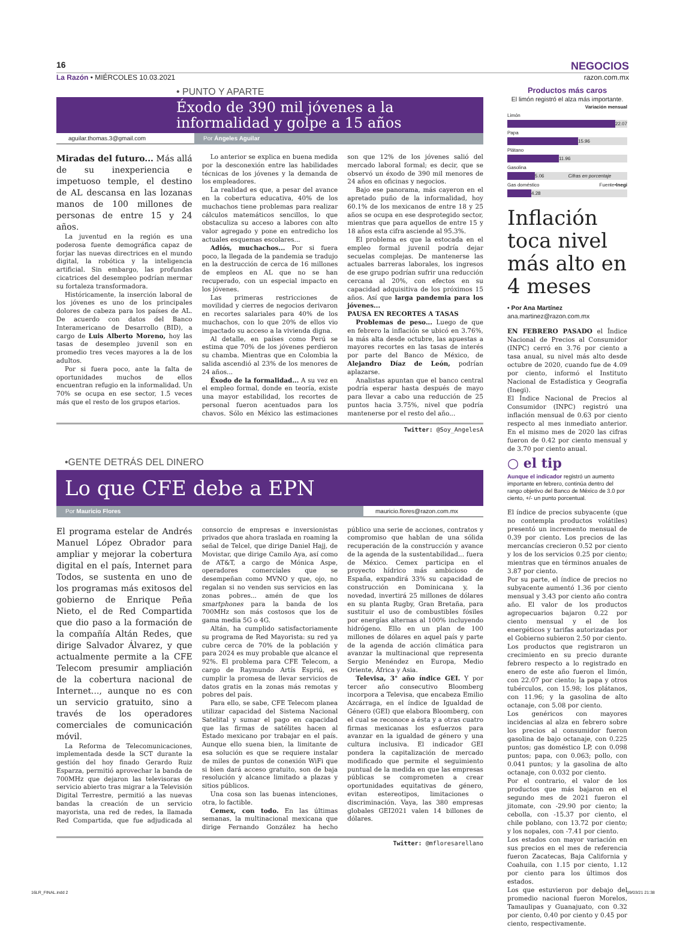16 NEGOCIOS
La Razón • MIÉRCOLES 10.03.2021 razon.com.mx
• PUNTO Y APARTE
Éxodo de 390 mil jóvenes a la informalidad y golpe a 15 años
aguilar.thomas.3@gmail.com Por Ángeles Aguilar
Miradas del futuro... Más allá de su inexperiencia e impetuoso temple, el destino de AL descansa en las lozanas manos de 100 millones de personas de entre 15 y 24 años.
La juventud en la región es una poderosa fuente demográfica capaz de forjar las nuevas directrices en el mundo digital, la robótica y la inteligencia artificial. Sin embargo, las profundas cicatrices del desempleo podrían mermar su fortaleza transformadora.
Históricamente, la inserción laboral de los jóvenes es uno de los principales dolores de cabeza para los países de AL. De acuerdo con datos del Banco Interamericano de Desarrollo (BID), a cargo de Luis Alberto Moreno, hoy las tasas de desempleo juvenil son en promedio tres veces mayores a la de los adultos.
Por si fuera poco, ante la falta de oportunidades muchos de ellos encuentran refugio en la informalidad. Un 70% se ocupa en ese sector, 1.5 veces más que el resto de los grupos etarios.
Lo anterior se explica en buena medida por la desconexión entre las habilidades técnicas de los jóvenes y la demanda de los empleadores.
La realidad es que, a pesar del avance en la cobertura educativa, 40% de los muchachos tiene problemas para realizar cálculos matemáticos sencillos, lo que obstaculiza su acceso a labores con alto valor agregado y pone en entredicho los actuales esquemas escolares...
Adiós, muchachos... Por si fuera poco, la llegada de la pandemia se tradujo en la destrucción de cerca de 16 millones de empleos en AL que no se han recuperado, con un especial impacto en los jóvenes.
Las primeras restricciones de movilidad y cierres de negocios derivaron en recortes salariales para 40% de los muchachos, con lo que 20% de ellos vio impactado su acceso a la vivienda digna.
Al detalle, en países como Perú se estima que 70% de los jóvenes perdieron su chamba. Mientras que en Colombia la salida ascendió al 23% de los menores de 24 años...
Éxodo de la formalidad... A su vez en el empleo formal, donde en teoría, existe una mayor estabilidad, los recortes de personal fueron acentuados para los chavos. Sólo en México las estimaciones son que 12% de los jóvenes salió del mercado laboral formal; es decir, que se observó un éxodo de 390 mil menores de 24 años en oficinas y negocios.
Bajo ese panorama, más cayeron en el apretado puño de la informalidad, hoy 60.1% de los mexicanos de entre 18 y 25 años se ocupa en ese desprotegido sector, mientras que para aquellos de entre 15 y 18 años esta cifra asciende al 95.3%.
El problema es que la estocada en el empleo formal juvenil podría dejar secuelas complejas. De mantenerse las actuales barreras laborales, los ingresos de ese grupo podrían sufrir una reducción cercana al 20%, con efectos en su capacidad adquisitiva de los próximos 15 años. Así que larga pandemia para los jóvenes...
PAUSA EN RECORTES A TASAS
Problemas de peso... Luego de que en febrero la inflación se ubicó en 3.76%, la más alta desde octubre, las apuestas a mayores recortes en las tasas de interés por parte del Banco de México, de Alejandro Díaz de León, podrían aplazarse.
Analistas apuntan que el banco central podría esperar hasta después de mayo para llevar a cabo una reducción de 25 puntos hacia 3.75%, nivel que podría mantenerse por el resto del año...
Twitter: @Soy_AngelesA
•GENTE DETRÁS DEL DINERO
Lo que CFE debe a EPN
Por Mauricio Flores mauricio.flores@razon.com.mx
El programa estelar de Andrés Manuel López Obrador para ampliar y mejorar la cobertura digital en el país, Internet para Todos, se sustenta en uno de los programas más exitosos del gobierno de Enrique Peña Nieto, el de Red Compartida que dio paso a la formación de la compañía Altán Redes, que dirige Salvador Álvarez, y que actualmente permite a la CFE Telecom presumir ampliación de la cobertura nacional de Internet..., aunque no es con un servicio gratuito, sino a través de los operadores comerciales de comunicación móvil.
La Reforma de Telecomunicaciones, implementada desde la SCT durante la gestión del hoy finado Gerardo Ruiz Esparza, permitió aprovechar la banda de 700MHz que dejaron las televisoras de servicio abierto tras migrar a la Televisión Digital Terrestre, permitió a las nuevas bandas la creación de un servicio mayorista, una red de redes, la llamada Red Compartida, que fue adjudicada al consorcio de empresas e inversionistas privados que ahora traslada en roaming la señal de Telcel, que dirige Daniel Hajj, de Movistar, que dirige Camilo Aya, así como de AT&T, a cargo de Mónica Aspe, operadores comerciales que se desempeñan como MVNO y que, ojo, no regalan si no venden sus servicios en las zonas pobres... amén de que los smartphones para la banda de los 700MHz son más costosos que los de gama media 5G o 4G.
Altán, ha cumplido satisfactoriamente su programa de Red Mayorista: su red ya cubre cerca de 70% de la población y para 2024 es muy probable que alcance el 92%. El problema para CFE Telecom, a cargo de Raymundo Artís Espriú, es cumplir la promesa de llevar servicios de datos gratis en la zonas más remotas y pobres del país.
Para ello, se sabe, CFE Telecom planea utilizar capacidad del Sistema Nacional Satelital y sumar el pago en capacidad que las firmas de satélites hacen al Estado mexicano por trabajar en el país. Aunque ello suena bien, la limitante de esa solución es que se requiere instalar de miles de puntos de conexión WiFi que si bien dará acceso gratuito, son de baja resolución y alcance limitado a plazas y sitios públicos.
Una cosa son las buenas intenciones, otra, lo factible.
Cemex, con todo. En las últimas semanas, la multinacional mexicana que dirige Fernando González ha hecho público una serie de acciones, contratos y compromiso que hablan de una sólida recuperación de la construcción y avance de la agenda de la sustentabilidad... fuera de México. Cemex participa en el proyecto hídrico más ambicioso de España, expandirá 33% su capacidad de construcción en Dominicana y, la novedad, invertirá 25 millones de dólares en su planta Rugby, Gran Bretaña, para sustituir el uso de combustibles fósiles por energías alternas al 100% incluyendo hidrógeno. Ello en un plan de 100 millones de dólares en aquel país y parte de la agenda de acción climática para avanzar la multinacional que representa Sergio Menéndez en Europa, Medio Oriente, África y Asia.
Televisa, 3° año índice GEI. Y por tercer año consecutivo Bloomberg incorpora a Televisa, que encabeza Emilio Azcárraga, en el índice de Igualdad de Género (GEI) que elabora Bloomberg, con el cual se reconoce a ésta y a otras cuatro firmas mexicanas los esfuerzos para avanzar en la igualdad de género y una cultura inclusiva. El indicador GEI pondera la capitalización de mercado modificado que permite el seguimiento puntual de la medida en que las empresas públicas se comprometen a crear oportunidades equitativas de género, evitan estereotipos, limitaciones o discriminación. Vaya, las 380 empresas globales GEI2021 valen 14 billones de dólares.
Twitter: @mfloresarellano
Productos más caros
El limón registró el alza más importante.
Variación mensual
Limón
22.07
Papa
15.96
Plátano
11.96
Gasolina
5.06 Cifras en porcentaje
Gas doméstico Fuente•Inegi
4.28
Inflación toca nivel más alto en 4 meses
• Por Ana Martínez
ana.martinez@razon.com.mx
EN FEBRERO PASADO el Índice Nacional de Precios al Consumidor (INPC) cerró en 3.76 por ciento a tasa anual, su nivel más alto desde octubre de 2020, cuando fue de 4.09 por ciento, informó el Instituto Nacional de Estadística y Geografía (Inegi).
El Índice Nacional de Precios al Consumidor (INPC) registró una inflación mensual de 0.63 por ciento respecto al mes inmediato anterior. En el mismo mes de 2020 las cifras fueron de 0.42 por ciento mensual y de 3.70 por ciento anual.
○ el tip
Aunque el indicador registró un aumento importante en febrero, continúa dentro del rango objetivo del Banco de México de 3.0 por ciento, +/- un punto porcentual.
El índice de precios subyacente (que no contempla productos volátiles) presentó un incremento mensual de 0.39 por ciento. Los precios de las mercancías crecieron 0.52 por ciento y los de los servicios 0.25 por ciento; mientras que en términos anuales de 3.87 por ciento.
Por su parte, el índice de precios no subyacente aumentó 1.36 por ciento mensual y 3.43 por ciento año contra año. El valor de los productos agropecuarios bajaron 0.22 por ciento mensual y el de los energéticos y tarifas autorizadas por el Gobierno subieron 2.50 por ciento.
Los productos que registraron un crecimiento en su precio durante febrero respecto a lo registrado en enero de este año fueron el limón, con 22.07 por ciento; la papa y otros tubérculos, con 15.98; los plátanos, con 11.96; y la gasolina de alto octanaje, con 5.08 por ciento.
Los genéricos con mayores incidencias al alza en febrero sobre los precios al consumidor fueron gasolina de bajo octanaje, con 0.225 puntos; gas doméstico LP, con 0.098 puntos; papa, con 0.063; pollo, con 0.041 puntos; y la gasolina de alto octanaje, con 0.032 por ciento.
Por el contrario, el valor de los productos que más bajaron en el segundo mes de 2021 fueron el jitomate, con -29.90 por ciento; la cebolla, con -15.37 por ciento, el chile poblano, con 13.72 por ciento; y los nopales, con -7.41 por ciento.
Los estados con mayor variación en sus precios en el mes de referencia fueron Zacatecas, Baja California y Coahuila, con 1.15 por ciento, 1.12 por ciento para los últimos dos estados.
Los que estuvieron por debajo del promedio nacional fueron Morelos, Tamaulipas y Guanajuato, con 0.32 por ciento, 0.40 por ciento y 0.45 por ciento, respectivamente.
16LR_FINAL.indd 2 09/03/21 21:38